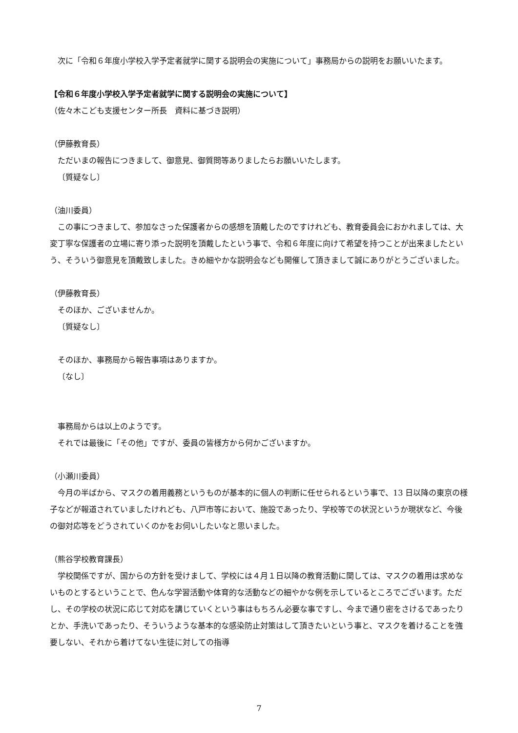次に「令和６年度小学校入学予定者就学に関する説明会の実施について」事務局からの説明をお願いいたます。
【令和６年度小学校入学予定者就学に関する説明会の実施について】
（佐々木こども支援センター所長　資料に基づき説明）
（伊藤教育長）
ただいまの報告につきまして、御意見、御質問等ありましたらお願いいたします。
〔質疑なし〕
（油川委員）
この事につきまして、参加なさった保護者からの感想を頂戴したのですけれども、教育委員会におかれましては、大変丁寧な保護者の立場に寄り添った説明を頂戴したという事で、令和６年度に向けて希望を持つことが出来ましたという、そういう御意見を頂戴致しました。きめ細やかな説明会なども開催して頂きまして誠にありがとうございました。
（伊藤教育長）
そのほか、ございませんか。
〔質疑なし〕
そのほか、事務局から報告事項はありますか。
〔なし〕
事務局からは以上のようです。
それでは最後に「その他」ですが、委員の皆様方から何かございますか。
（小瀬川委員）
今月の半ばから、マスクの着用義務というものが基本的に個人の判断に任せられるという事で、13 日以降の東京の様子などが報道されていましたけれども、八戸市等において、施設であったり、学校等での状況というか現状など、今後の御対応等をどうされていくのかをお伺いしたいなと思いました。
（熊谷学校教育課長）
学校関係ですが、国からの方針を受けまして、学校には４月１日以降の教育活動に関しては、マスクの着用は求めないものとするということで、色んな学習活動や体育的な活動などの細やかな例を示しているところでございます。ただし、その学校の状況に応じて対応を講じていくという事はもちろん必要な事ですし、今まで通り密をさけるであったりとか、手洗いであったり、そういうような基本的な感染防止対策はして頂きたいという事と、マスクを着けることを強要しない、それから着けてない生徒に対しての指導
7